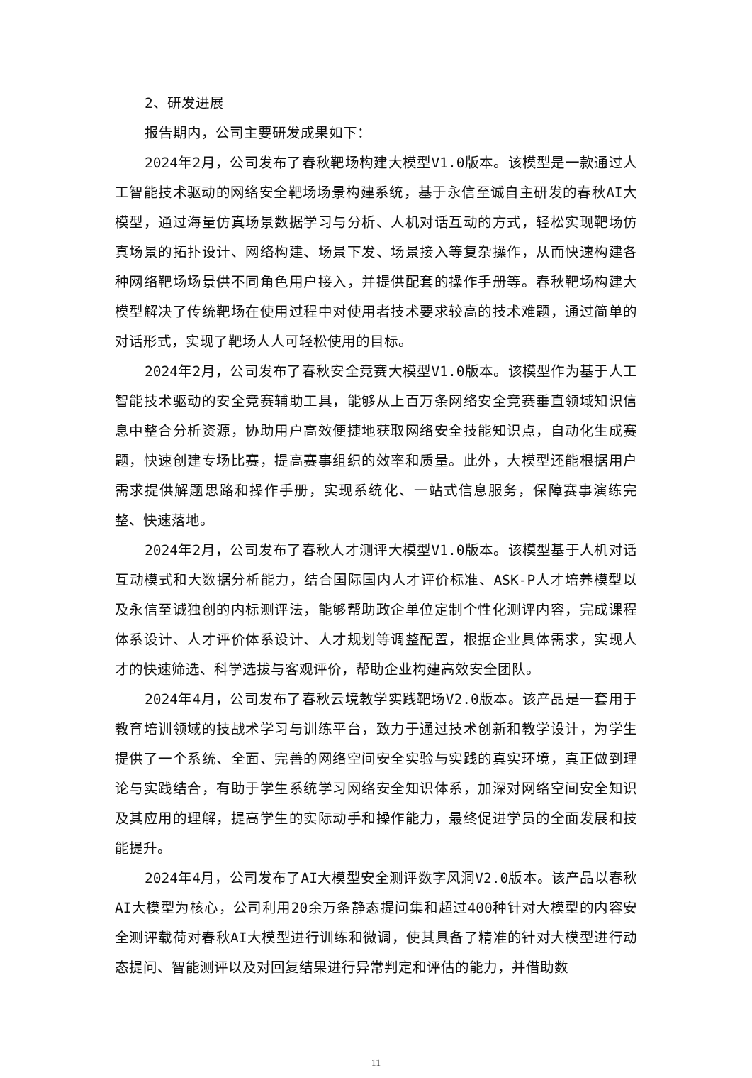2、研发进展
报告期内，公司主要研发成果如下：
2024年2月，公司发布了春秋靶场构建大模型V1.0版本。该模型是一款通过人工智能技术驱动的网络安全靶场场景构建系统，基于永信至诚自主研发的春秋AI大模型，通过海量仿真场景数据学习与分析、人机对话互动的方式，轻松实现靶场仿真场景的拓扑设计、网络构建、场景下发、场景接入等复杂操作，从而快速构建各种网络靶场场景供不同角色用户接入，并提供配套的操作手册等。春秋靶场构建大模型解决了传统靶场在使用过程中对使用者技术要求较高的技术难题，通过简单的对话形式，实现了靶场人人可轻松使用的目标。
2024年2月，公司发布了春秋安全竞赛大模型V1.0版本。该模型作为基于人工智能技术驱动的安全竞赛辅助工具，能够从上百万条网络安全竞赛垂直领域知识信息中整合分析资源，协助用户高效便捷地获取网络安全技能知识点，自动化生成赛题，快速创建专场比赛，提高赛事组织的效率和质量。此外，大模型还能根据用户需求提供解题思路和操作手册，实现系统化、一站式信息服务，保障赛事演练完整、快速落地。
2024年2月，公司发布了春秋人才测评大模型V1.0版本。该模型基于人机对话互动模式和大数据分析能力，结合国际国内人才评价标准、ASK-P人才培养模型以及永信至诚独创的内标测评法，能够帮助政企单位定制个性化测评内容，完成课程体系设计、人才评价体系设计、人才规划等调整配置，根据企业具体需求，实现人才的快速筛选、科学选拔与客观评价，帮助企业构建高效安全团队。
2024年4月，公司发布了春秋云境教学实践靶场V2.0版本。该产品是一套用于教育培训领域的技战术学习与训练平台，致力于通过技术创新和教学设计，为学生提供了一个系统、全面、完善的网络空间安全实验与实践的真实环境，真正做到理论与实践结合，有助于学生系统学习网络安全知识体系，加深对网络空间安全知识及其应用的理解，提高学生的实际动手和操作能力，最终促进学员的全面发展和技能提升。
2024年4月，公司发布了AI大模型安全测评数字风洞V2.0版本。该产品以春秋AI大模型为核心，公司利用20余万条静态提问集和超过400种针对大模型的内容安全测评载荷对春秋AI大模型进行训练和微调，使其具备了精准的针对大模型进行动态提问、智能测评以及对回复结果进行异常判定和评估的能力，并借助数
11